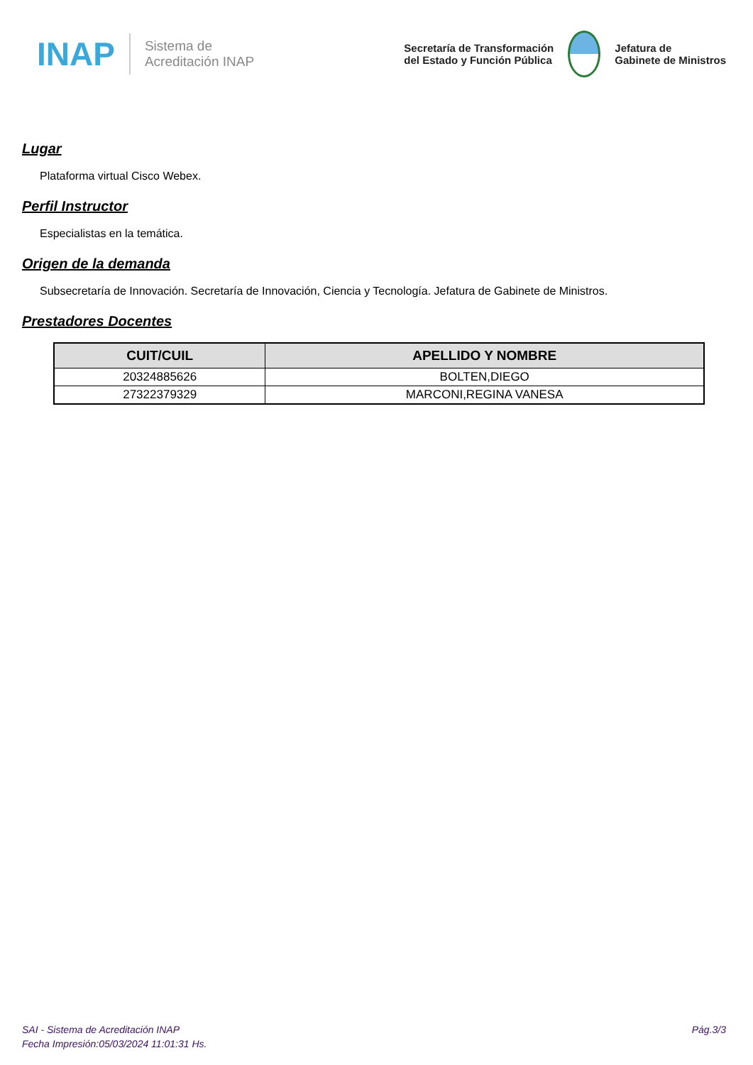INAP
Sistema de
Acreditación INAP
Secretaría de Transformación
del Estado y Función Pública
Jefatura de
Gabinete de Ministros
Lugar
Plataforma virtual Cisco Webex.
Perfil Instructor
Especialistas en la temática.
Origen de la demanda
Subsecretaría de Innovación. Secretaría de Innovación, Ciencia y Tecnología. Jefatura de Gabinete de Ministros.
Prestadores Docentes
| CUIT/CUIL | APELLIDO Y NOMBRE |
| --- | --- |
| 20324885626 | BOLTEN,DIEGO |
| 27322379329 | MARCONI,REGINA VANESA |
SAI - Sistema de Acreditación INAP
Fecha Impresión:05/03/2024 11:01:31 Hs.
Pág.3/3